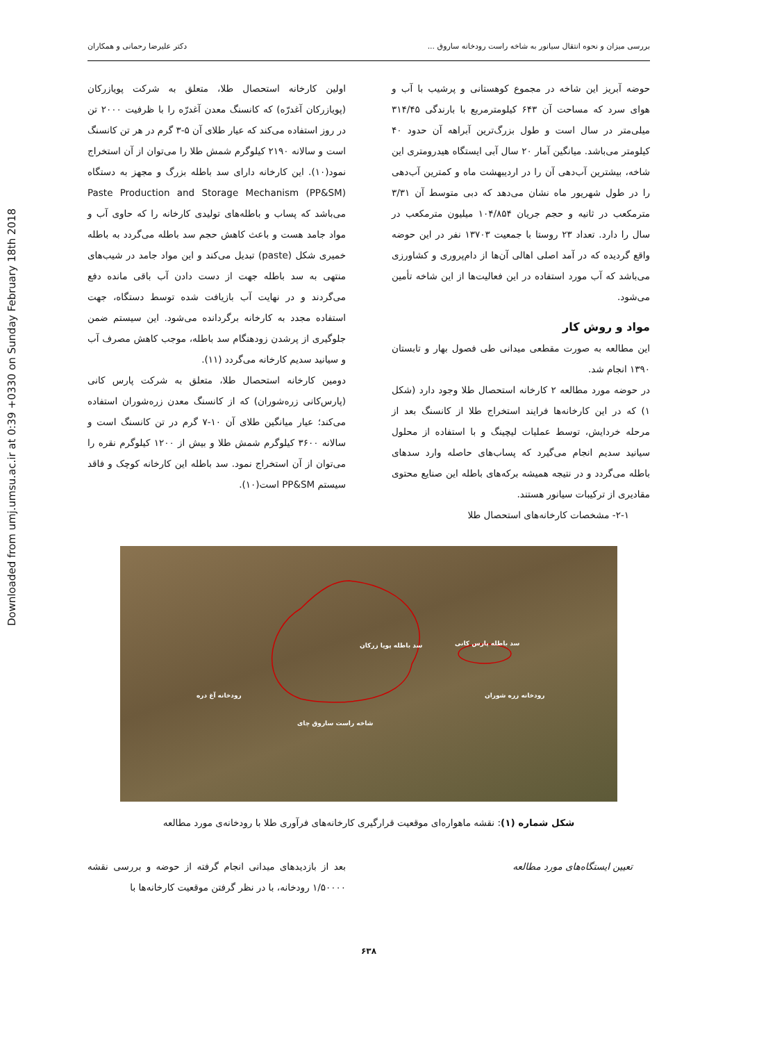Downloaded from umj.umsu.ac.ir at 0:39 +0330 on Sunday February 18th 2018
بررسی میزان و نحوه انتقال سیانور به شاخه راست رودخانه ساروق ... دکتر علیرضا رحمانی و همکاران
حوضه آبریز این شاخه در مجموع کوهستانی و پرشیب با آب و هوای سرد که مساحت آن ۶۴۳ کیلومترمربع با بارندگی ۳۱۴/۴۵ میلی‌متر در سال است و طول بزرگ‌ترین آبراهه آن حدود ۴۰ کیلومتر می‌باشد. میانگین آمار ۲۰ سال آبی ایستگاه هیدرومتری این شاخه، بیشترین آب‌دهی آن را در اردیبهشت ماه و کمترین آب‌دهی را در طول شهریور ماه نشان می‌دهد که دبی متوسط آن ۳/۳۱ مترمکعب در ثانیه و حجم جریان ۱۰۴/۸۵۴ میلیون مترمکعب در سال را دارد. تعداد ۲۳ روستا با جمعیت ۱۳۷۰۳ نفر در این حوضه واقع گردیده که در آمد اصلی اهالی آن‌ها از دام‌پروری و کشاورزی می‌باشد که آب مورد استفاده در این فعالیت‌ها از این شاخه تأمین می‌شود.
مواد و روش کار
این مطالعه به صورت مقطعی میدانی طی فصول بهار و تابستان ۱۳۹۰ انجام شد.
در حوضه مورد مطالعه ۲ کارخانه استحصال طلا وجود دارد (شکل ۱) که در این کارخانه‌ها فرایند استخراج طلا از کانسنگ بعد از مرحله خردایش، توسط عملیات لیچینگ و با استفاده از محلول سیانید سدیم انجام می‌گیرد که پساب‌های حاصله وارد سدهای باطله می‌گردد و در نتیجه همیشه برکه‌های باطله این صنایع محتوی مقادیری از ترکیبات سیانور هستند.
۲-۱- مشخصات کارخانه‌های استحصال طلا
اولین کارخانه استحصال طلا، متعلق به شرکت پویازرکان (پویازرکان آغدرّه) که کانسنگ معدن آغدرّه را با ظرفیت ۲۰۰۰ تن در روز استفاده می‌کند که عیار طلای آن ۵-۳ گرم در هر تن کانسنگ است و سالانه ۲۱۹۰ کیلوگرم شمش طلا را می‌توان از آن استخراج نمود(۱۰). این کارخانه دارای سد باطله بزرگ و مجهز به دستگاه Paste Production and Storage Mechanism (PP&SM) می‌باشد که پساب و باطله‌های تولیدی کارخانه را که حاوی آب و مواد جامد هست و باعث کاهش حجم سد باطله می‌گردد به باطله خمیری شکل (paste) تبدیل می‌کند و این مواد جامد در شیب‌های منتهی به سد باطله جهت از دست دادن آب باقی مانده دفع می‌گردند و در نهایت آب بازیافت شده توسط دستگاه، جهت استفاده مجدد به کارخانه برگردانده می‌شود. این سیستم ضمن جلوگیری از پرشدن زودهنگام سد باطله، موجب کاهش مصرف آب و سیانید سدیم کارخانه می‌گردد (۱۱).
دومین کارخانه استحصال طلا، متعلق به شرکت پارس کانی (پارس‌کانی زره‌شوران) که از کانسنگ معدن زره‌شوران استفاده می‌کند؛ عیار میانگین طلای آن ۱۰-۷ گرم در تن کانسنگ است و سالانه ۳۶۰۰ کیلوگرم شمش طلا و بیش از ۱۲۰۰ کیلوگرم نقره را می‌توان از آن استخراج نمود. سد باطله این کارخانه کوچک و فاقد سیستم PP&SM است(۱۰).
سد باطله پویا زرکان سد باطله پارس کانی
رودخانه آغ دره رودخانه زره شوران
شاخه راست ساروق چای
شکل شماره (۱): نقشه ماهواره‌ای موقعیت قرارگیری کارخانه‌های فرآوری طلا با رودخانه‌ی مورد مطالعه
تعیین ایستگاه‌های مورد مطالعه بعد از بازدیدهای میدانی انجام گرفته از حوضه و بررسی نقشه ۱/۵۰۰۰۰ رودخانه، با در نظر گرفتن موقعیت کارخانه‌ها با
۶۳۸